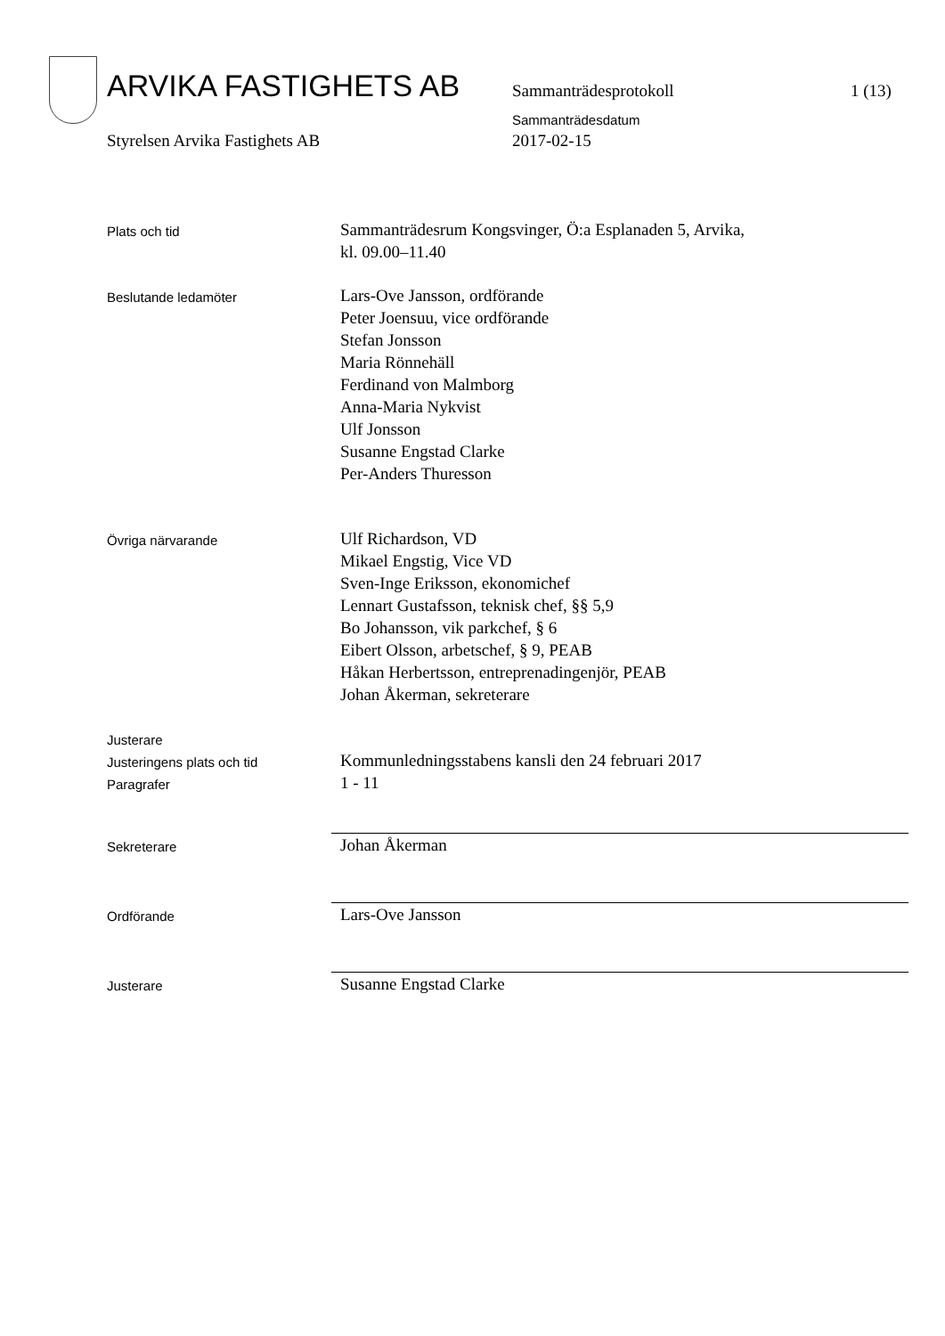ARVIKA FASTIGHETS AB Sammanträdesprotokoll 1 (13)
Sammanträdesdatum
Styrelsen Arvika Fastighets AB 2017-02-15
Plats och tid
Sammanträdesrum Kongsvinger, Ö:a Esplanaden 5, Arvika,
kl. 09.00–11.40
Beslutande ledamöter
Lars-Ove Jansson, ordförande
Peter Joensuu, vice ordförande
Stefan Jonsson
Maria Rönnehäll
Ferdinand von Malmborg
Anna-Maria Nykvist
Ulf Jonsson
Susanne Engstad Clarke
Per-Anders Thuresson
Övriga närvarande
Ulf Richardson, VD
Mikael Engstig, Vice VD
Sven-Inge Eriksson, ekonomichef
Lennart Gustafsson, teknisk chef, §§ 5,9
Bo Johansson, vik parkchef, § 6
Eibert Olsson, arbetschef, § 9, PEAB
Håkan Herbertsson, entreprenadingenjör, PEAB
Johan Åkerman, sekreterare
Justerare
Justeringens plats och tid
Paragrafer
Kommunledningsstabens kansli den 24 februari 2017
1 - 11
Sekreterare
Johan Åkerman
Ordförande
Lars-Ove Jansson
Justerare
Susanne Engstad Clarke